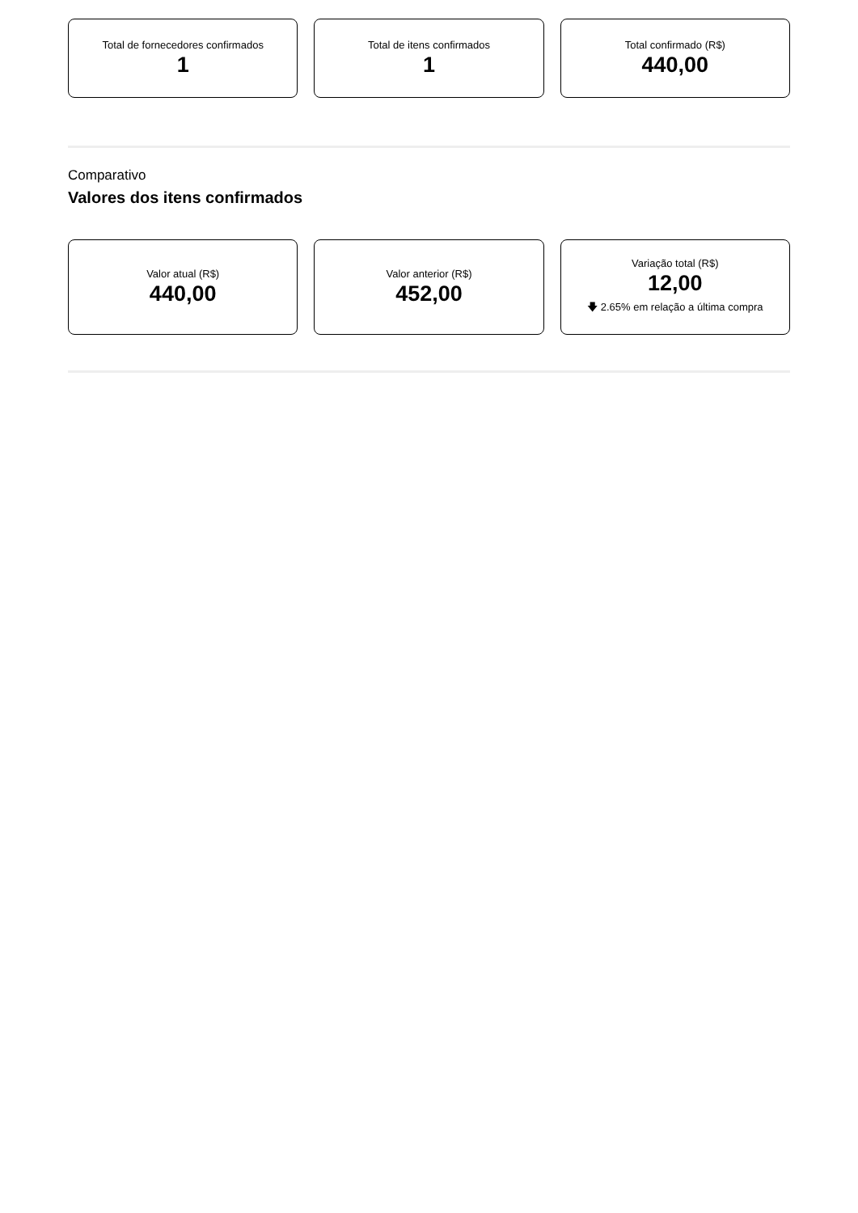Total de fornecedores confirmados
1
Total de itens confirmados
1
Total confirmado (R$)
440,00
Comparativo
Valores dos itens confirmados
Valor atual (R$)
440,00
Valor anterior (R$)
452,00
Variação total (R$)
12,00
🡇 2.65% em relação a última compra